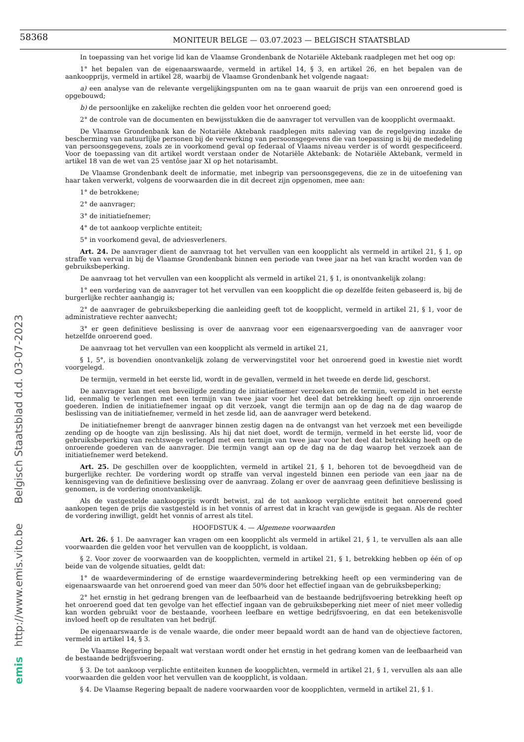58368
MONITEUR BELGE — 03.07.2023 — BELGISCH STAATSBLAD
In toepassing van het vorige lid kan de Vlaamse Grondenbank de Notariële Aktebank raadplegen met het oog op:
1° het bepalen van de eigenaarswaarde, vermeld in artikel 14, § 3, en artikel 26, en het bepalen van de aankoopprijs, vermeld in artikel 28, waarbij de Vlaamse Grondenbank het volgende nagaat:
a) een analyse van de relevante vergelijkingspunten om na te gaan waaruit de prijs van een onroerend goed is opgebouwd;
b) de persoonlijke en zakelijke rechten die gelden voor het onroerend goed;
2° de controle van de documenten en bewijsstukken die de aanvrager tot vervullen van de koopplicht overmaakt.
De Vlaamse Grondenbank kan de Notariële Aktebank raadplegen mits naleving van de regelgeving inzake de bescherming van natuurlijke personen bij de verwerking van persoonsgegevens die van toepassing is bij de mededeling van persoonsgegevens, zoals ze in voorkomend geval op federaal of Vlaams niveau verder is of wordt gespecificeerd. Voor de toepassing van dit artikel wordt verstaan onder de Notariële Aktebank: de Notariële Aktebank, vermeld in artikel 18 van de wet van 25 ventôse jaar XI op het notarisambt.
De Vlaamse Grondenbank deelt de informatie, met inbegrip van persoonsgegevens, die ze in de uitoefening van haar taken verwerkt, volgens de voorwaarden die in dit decreet zijn opgenomen, mee aan:
1° de betrokkene;
2° de aanvrager;
3° de initiatiefnemer;
4° de tot aankoop verplichte entiteit;
5° in voorkomend geval, de adviesverleners.
Art. 24. De aanvrager dient de aanvraag tot het vervullen van een koopplicht als vermeld in artikel 21, § 1, op straffe van verval in bij de Vlaamse Grondenbank binnen een periode van twee jaar na het van kracht worden van de gebruiksbeperking.
De aanvraag tot het vervullen van een koopplicht als vermeld in artikel 21, § 1, is onontvankelijk zolang:
1° een vordering van de aanvrager tot het vervullen van een koopplicht die op dezelfde feiten gebaseerd is, bij de burgerlijke rechter aanhangig is;
2° de aanvrager de gebruiksbeperking die aanleiding geeft tot de koopplicht, vermeld in artikel 21, § 1, voor de administratieve rechter aanvecht;
3° er geen definitieve beslissing is over de aanvraag voor een eigenaarsvergoeding van de aanvrager voor hetzelfde onroerend goed.
De aanvraag tot het vervullen van een koopplicht als vermeld in artikel 21,
§ 1, 5°, is bovendien onontvankelijk zolang de verwervingstitel voor het onroerend goed in kwestie niet wordt voorgelegd.
De termijn, vermeld in het eerste lid, wordt in de gevallen, vermeld in het tweede en derde lid, geschorst.
De aanvrager kan met een beveiligde zending de initiatiefnemer verzoeken om de termijn, vermeld in het eerste lid, eenmalig te verlengen met een termijn van twee jaar voor het deel dat betrekking heeft op zijn onroerende goederen. Indien de initiatiefnemer ingaat op dit verzoek, vangt die termijn aan op de dag na de dag waarop de beslissing van de initiatiefnemer, vermeld in het zesde lid, aan de aanvrager werd betekend.
De initiatiefnemer brengt de aanvrager binnen zestig dagen na de ontvangst van het verzoek met een beveiligde zending op de hoogte van zijn beslissing. Als hij dat niet doet, wordt de termijn, vermeld in het eerste lid, voor de gebruiksbeperking van rechtswege verlengd met een termijn van twee jaar voor het deel dat betrekking heeft op de onroerende goederen van de aanvrager. Die termijn vangt aan op de dag na de dag waarop het verzoek aan de initiatiefnemer werd betekend.
Art. 25. De geschillen over de koopplichten, vermeld in artikel 21, § 1, behoren tot de bevoegdheid van de burgerlijke rechter. De vordering wordt op straffe van verval ingesteld binnen een periode van een jaar na de kennisgeving van de definitieve beslissing over de aanvraag. Zolang er over de aanvraag geen definitieve beslissing is genomen, is de vordering onontvankelijk.
Als de vastgestelde aankoopprijs wordt betwist, zal de tot aankoop verplichte entiteit het onroerend goed aankopen tegen de prijs die vastgesteld is in het vonnis of arrest dat in kracht van gewijsde is gegaan. Als de rechter de vordering inwilligt, geldt het vonnis of arrest als titel.
HOOFDSTUK 4. — Algemene voorwaarden
Art. 26. § 1. De aanvrager kan vragen om een koopplicht als vermeld in artikel 21, § 1, te vervullen als aan alle voorwaarden die gelden voor het vervullen van de koopplicht, is voldaan.
§ 2. Voor zover de voorwaarden van de koopplichten, vermeld in artikel 21, § 1, betrekking hebben op één of op beide van de volgende situaties, geldt dat:
1° de waardevermindering of de ernstige waardevermindering betrekking heeft op een vermindering van de eigenaarswaarde van het onroerend goed van meer dan 50% door het effectief ingaan van de gebruiksbeperking;
2° het ernstig in het gedrang brengen van de leefbaarheid van de bestaande bedrijfsvoering betrekking heeft op het onroerend goed dat ten gevolge van het effectief ingaan van de gebruiksbeperking niet meer of niet meer volledig kan worden gebruikt voor de bestaande, voorheen leefbare en wettige bedrijfsvoering, en dat een betekenisvolle invloed heeft op de resultaten van het bedrijf.
De eigenaarswaarde is de venale waarde, die onder meer bepaald wordt aan de hand van de objectieve factoren, vermeld in artikel 14, § 3.
De Vlaamse Regering bepaalt wat verstaan wordt onder het ernstig in het gedrang komen van de leefbaarheid van de bestaande bedrijfsvoering.
§ 3. De tot aankoop verplichte entiteiten kunnen de koopplichten, vermeld in artikel 21, § 1, vervullen als aan alle voorwaarden die gelden voor het vervullen van de koopplicht, is voldaan.
§ 4. De Vlaamse Regering bepaalt de nadere voorwaarden voor de koopplichten, vermeld in artikel 21, § 1.
emis http://www.emis.vito.be Belgisch Staatsblad d.d. 03-07-2023